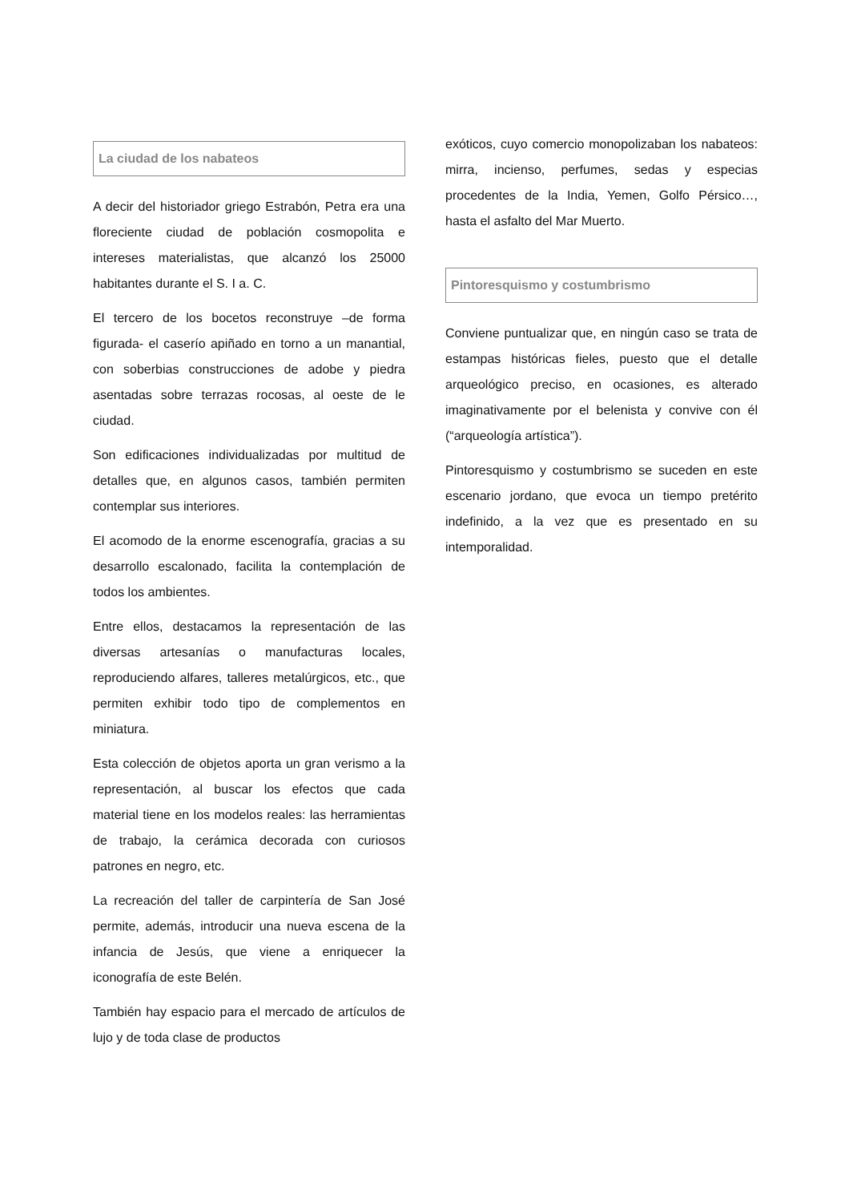La ciudad de los nabateos
A decir del historiador griego Estrabón, Petra era una floreciente ciudad de población cosmopolita e intereses materialistas, que alcanzó los 25000 habitantes durante el S. I a. C.
El tercero de los bocetos reconstruye –de forma figurada- el caserío apiñado en torno a un manantial, con soberbias construcciones de adobe y piedra asentadas sobre terrazas rocosas, al oeste de le ciudad.
Son edificaciones individualizadas por multitud de detalles que, en algunos casos, también permiten contemplar sus interiores.
El acomodo de la enorme escenografía, gracias a su desarrollo escalonado, facilita la contemplación de todos los ambientes.
Entre ellos, destacamos la representación de las diversas artesanías o manufacturas locales, reproduciendo alfares, talleres metalúrgicos, etc., que permiten exhibir todo tipo de complementos en miniatura.
Esta colección de objetos aporta un gran verismo a la representación, al buscar los efectos que cada material tiene en los modelos reales: las herramientas de trabajo, la cerámica decorada con curiosos patrones en negro, etc.
La recreación del taller de carpintería de San José permite, además, introducir una nueva escena de la infancia de Jesús, que viene a enriquecer la iconografía de este Belén.
También hay espacio para el mercado de artículos de lujo y de toda clase de productos
exóticos, cuyo comercio monopolizaban los nabateos: mirra, incienso, perfumes, sedas y especias procedentes de la India, Yemen, Golfo Pérsico…, hasta el asfalto del Mar Muerto.
Pintoresquismo y costumbrismo
Conviene puntualizar que, en ningún caso se trata de estampas históricas fieles, puesto que el detalle arqueológico preciso, en ocasiones, es alterado imaginativamente por el belenista y convive con él (“arqueología artística”).
Pintoresquismo y costumbrismo se suceden en este escenario jordano, que evoca un tiempo pretérito indefinido, a la vez que es presentado en su intemporalidad.